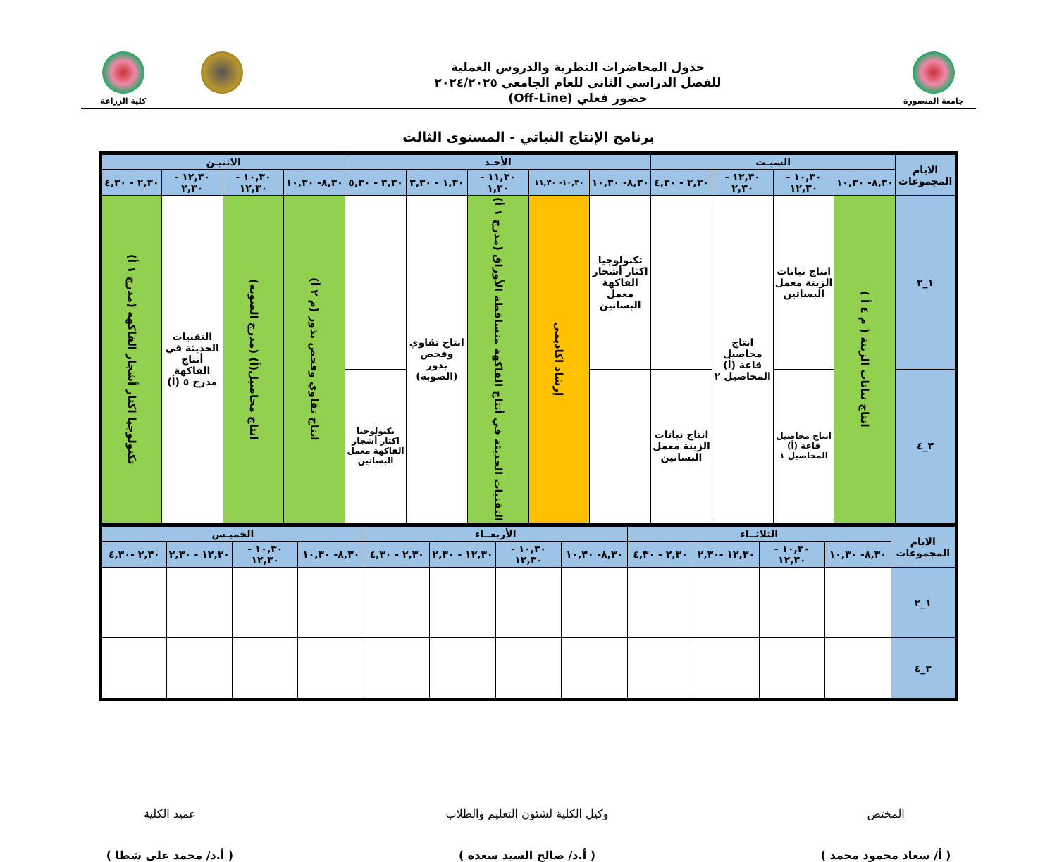جامعة المنصورة
جدول المحاضرات النظرية والدروس العملية
للفصل الدراسي الثانى للعام الجامعي ٢٠٢٤/٢٠٢٥
حضور فعلي (Off-Line)
كلية الزراعة
برنامج الإنتاج النباتي - المستوى الثالث
| الايام المجموعات | السبـت | | | | الأحـد | | | | | الاثنيـن | | | |
| --- | --- | --- | --- | --- | --- | --- | --- | --- | --- | --- | --- | --- | --- |
| | ٨,٣٠- ١٠,٣٠ | ١٠,٣٠ - ١٢,٣٠ | ١٢,٣٠ - ٢,٣٠ | ٢,٣٠ - ٤,٣٠ | ٨,٣٠- ١٠,٣٠ | ١٠,٣٠- ١١,٣٠ | ١١,٣٠ - ١,٣٠ | ١,٣٠ - ٣,٣٠ | ٣,٣٠ - ٥,٣٠ | ٨,٣٠- ١٠,٣٠ | ١٠,٣٠ - ١٢,٣٠ | ١٢,٣٠ - ٢,٣٠ | ٢,٣٠ - ٤,٣٠ |
| ١_٢ | انتاج نباتات الزينة ( م ٤ أ ) | انتاج نباتات الزينة معمل البساتين | انتاج محاصيل قاعة (أ) المحاصيل ٢ | | تكنولوجيا اكثار أشجار الفاكهة معمل البساتين | إرشاد اكاديمى | التقنيات الحديثة في أنتاج الفاكهة متساقطة الأوراق (مدرج ١ أ) | انتاج تقاوي وفحص بذور (الصوبة) | | انتاج تقاوي وفحص بذور (م ٢ أ) | انتاج محاصيل(أ) (مدرج الصوبه) | التقنيات الحديثة في أنتاج الفاكهة مدرج ٥ (أ) | تكنولوجيا اكثار أشجار الفاكهه (مدرج ١ أ) |
| ٣_٤ | | انتاج محاصيل قاعة (أ) المحاصيل ١ | | انتاج نباتات الزينة معمل البساتين | | | | | تكنولوجيا اكثار أشجار الفاكهة معمل البساتين | | | | |
| الايام المجموعات | الثلاثــاء | | | | الأربعــاء | | | | الخميـس | | | |
| --- | --- | --- | --- | --- | --- | --- | --- | --- | --- | --- | --- | --- |
| | ٨,٣٠- ١٠,٣٠ | ١٠,٣٠ - ١٢,٣٠ | ١٢,٣٠ -٢,٣٠ | ٢,٣٠ - ٤,٣٠ | ٨,٣٠- ١٠,٣٠ | ١٠,٣٠ - ١٢,٣٠ | ١٢,٣٠ - ٢,٣٠ | ٢,٣٠ - ٤,٣٠ | ٨,٣٠- ١٠,٣٠ | ١٠,٣٠ - ١٢,٣٠ | ١٢,٣٠ - ٢,٣٠ | ٢,٣٠ -٤,٣٠ |
| ١_٢ | | | | | | | | | | | | |
| ٣_٤ | | | | | | | | | | | | |
المختص
( أ/ سعاد محمود محمد )
وكيل الكلية لشئون التعليم والطلاب
( أ.د/ صالح السيد سعده )
عميد الكلية
( أ.د/ محمد على شطا )